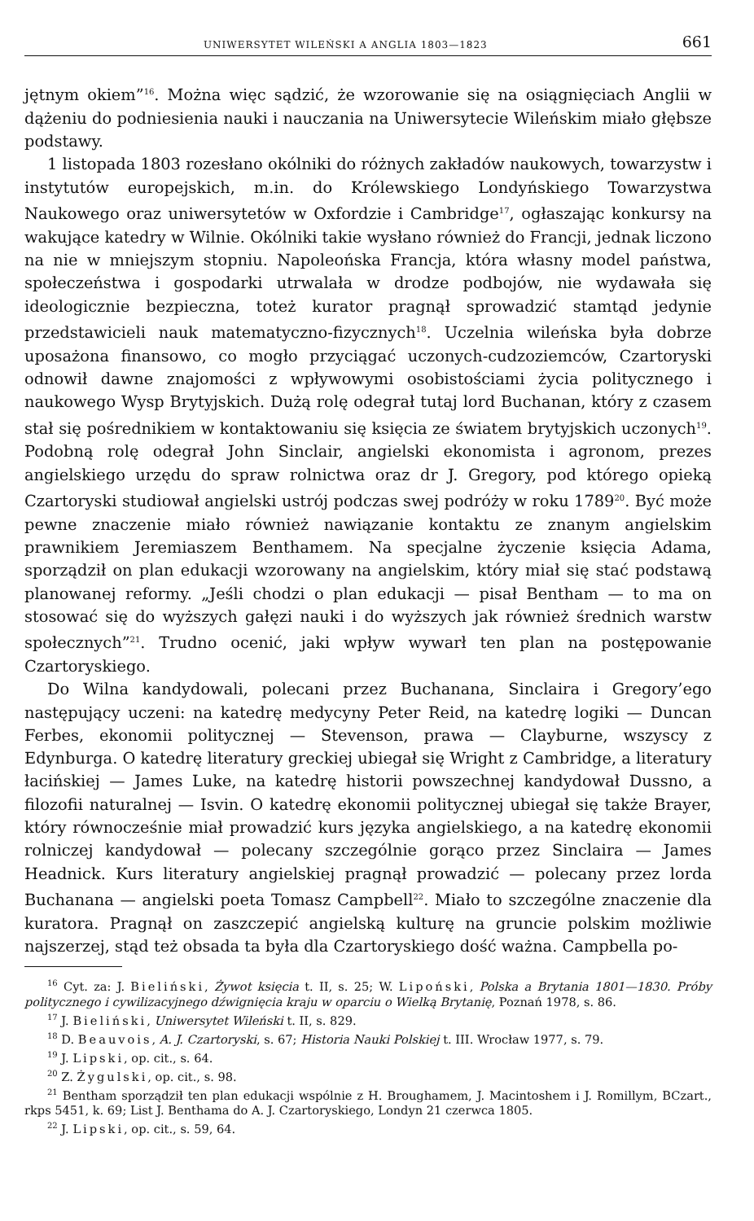UNIWERSYTET WILEŃSKI A ANGLIA 1803—1823 661
jętnym okiem”<sup>16</sup>. Można więc sądzić, że wzorowanie się na osiągnięciach Anglii w dążeniu do podniesienia nauki i nauczania na Uniwersytecie Wileńskim miało głębsze podstawy.
1 listopada 1803 rozesłano okólniki do różnych zakładów naukowych, towarzystw i instytutów europejskich, m.in. do Królewskiego Londyńskiego Towarzystwa Naukowego oraz uniwersytetów w Oxfordzie i Cambridge<sup>17</sup>, ogłaszając konkursy na wakujące katedry w Wilnie. Okólniki takie wysłano również do Francji, jednak liczono na nie w mniejszym stopniu. Napoleońska Francja, która własny model państwa, społeczeństwa i gospodarki utrwalała w drodze podbojów, nie wydawała się ideologicznie bezpieczna, toteż kurator pragnął sprowadzić stamtąd jedynie przedstawicieli nauk matematyczno-fizycznych<sup>18</sup>. Uczelnia wileńska była dobrze uposażona finansowo, co mogło przyciągać uczonych-cudzoziemców, Czartoryski odnowił dawne znajomości z wpływowymi osobistościami życia politycznego i naukowego Wysp Brytyjskich. Dużą rolę odegrał tutaj lord Buchanan, który z czasem stał się pośrednikiem w kontaktowaniu się księcia ze światem brytyjskich uczonych<sup>19</sup>. Podobną rolę odegrał John Sinclair, angielski ekonomista i agronom, prezes angielskiego urzędu do spraw rolnictwa oraz dr J. Gregory, pod którego opieką Czartoryski studiował angielski ustrój podczas swej podróży w roku 1789<sup>20</sup>. Być może pewne znaczenie miało również nawiązanie kontaktu ze znanym angielskim prawnikiem Jeremiaszem Benthamem. Na specjalne życzenie księcia Adama, sporządził on plan edukacji wzorowany na angielskim, który miał się stać podstawą planowanej reformy. „Jeśli chodzi o plan edukacji — pisał Bentham — to ma on stosować się do wyższych gałęzi nauki i do wyższych jak również średnich warstw społecznych”<sup>21</sup>. Trudno ocenić, jaki wpływ wywarł ten plan na postępowanie Czartoryskiego.
Do Wilna kandydowali, polecani przez Buchanana, Sinclaira i Gregory’ego następujący uczeni: na katedrę medycyny Peter Reid, na katedrę logiki — Duncan Ferbes, ekonomii politycznej — Stevenson, prawa — Clayburne, wszyscy z Edynburga. O katedrę literatury greckiej ubiegał się Wright z Cambridge, a literatury łacińskiej — James Luke, na katedrę historii powszechnej kandydował Dussno, a filozofii naturalnej — Isvin. O katedrę ekonomii politycznej ubiegał się także Brayer, który równocześnie miał prowadzić kurs języka angielskiego, a na katedrę ekonomii rolniczej kandydował — polecany szczególnie gorąco przez Sinclaira — James Headnick. Kurs literatury angielskiej pragnął prowadzić — polecany przez lorda Buchanana — angielski poeta Tomasz Campbell<sup>22</sup>. Miało to szczególne znaczenie dla kuratora. Pragnął on zaszczepić angielską kulturę na gruncie polskim możliwie najszerzej, stąd też obsada ta była dla Czartoryskiego dość ważna. Campbella po-
<sup>16</sup> Cyt. za: J. Bieliński, Żywot księcia t. II, s. 25; W. Lipoński, Polska a Brytania 1801—1830. Próby politycznego i cywilizacyjnego dźwignięcia kraju w oparciu o Wielką Brytanię, Poznań 1978, s. 86.
<sup>17</sup> J. Bieliński, Uniwersytet Wileński t. II, s. 829.
<sup>18</sup> D. Beauvois, A. J. Czartoryski, s. 67; Historia Nauki Polskiej t. III. Wrocław 1977, s. 79.
<sup>19</sup> J. Lipski, op. cit., s. 64.
<sup>20</sup> Z. Żygulski, op. cit., s. 98.
<sup>21</sup> Bentham sporządził ten plan edukacji wspólnie z H. Broughamem, J. Macintoshem i J. Romillym, BCzart., rkps 5451, k. 69; List J. Benthama do A. J. Czartoryskiego, Londyn 21 czerwca 1805.
<sup>22</sup> J. Lipski, op. cit., s. 59, 64.